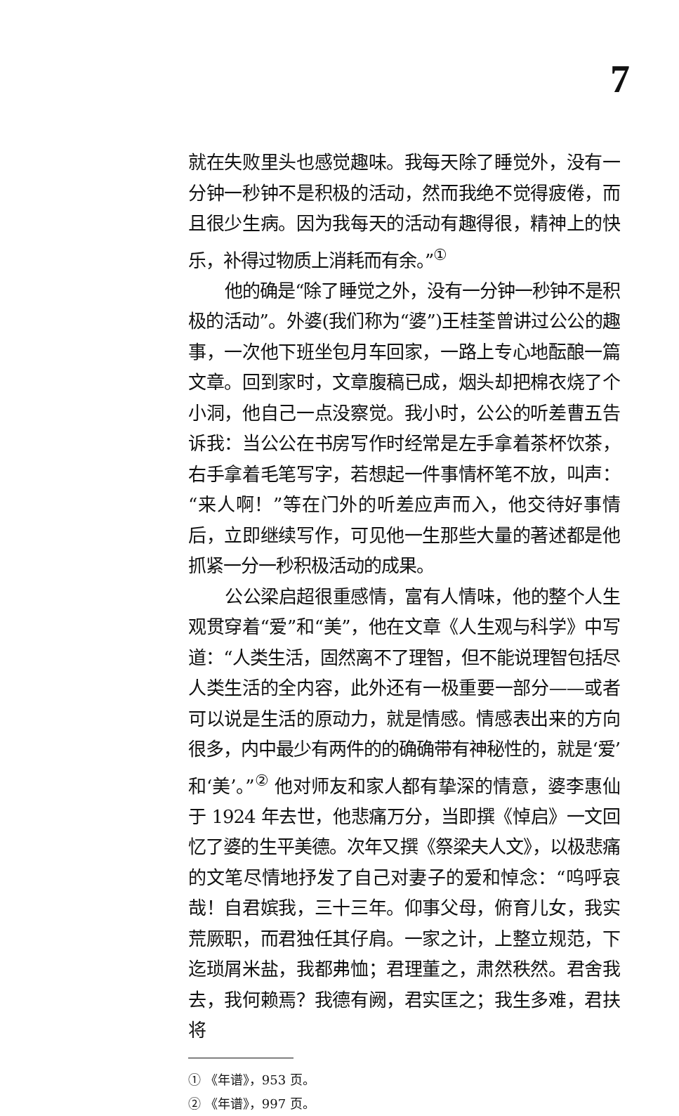7
就在失败里头也感觉趣味。我每天除了睡觉外，没有一分钟一秒钟不是积极的活动，然而我绝不觉得疲倦，而且很少生病。因为我每天的活动有趣得很，精神上的快乐，补得过物质上消耗而有余。”<sup>①</sup>
他的确是“除了睡觉之外，没有一分钟一秒钟不是积极的活动”。外婆(我们称为“婆”)王桂荃曾讲过公公的趣事，一次他下班坐包月车回家，一路上专心地酝酿一篇文章。回到家时，文章腹稿已成，烟头却把棉衣烧了个小洞，他自己一点没察觉。我小时，公公的听差曹五告诉我：当公公在书房写作时经常是左手拿着茶杯饮茶，右手拿着毛笔写字，若想起一件事情杯笔不放，叫声：“来人啊！”等在门外的听差应声而入，他交待好事情后，立即继续写作，可见他一生那些大量的著述都是他抓紧一分一秒积极活动的成果。
公公梁启超很重感情，富有人情味，他的整个人生观贯穿着“爱”和“美”，他在文章《人生观与科学》中写道：“人类生活，固然离不了理智，但不能说理智包括尽人类生活的全内容，此外还有一极重要一部分——或者可以说是生活的原动力，就是情感。情感表出来的方向很多，内中最少有两件的的确确带有神秘性的，就是‘爱’和‘美’。”<sup>②</sup> 他对师友和家人都有挚深的情意，婆李惠仙于 1924 年去世，他悲痛万分，当即撰《悼启》一文回忆了婆的生平美德。次年又撰《祭梁夫人文》，以极悲痛的文笔尽情地抒发了自己对妻子的爱和悼念：“呜呼哀哉！自君嫔我，三十三年。仰事父母，俯育儿女，我实荒厥职，而君独任其仔肩。一家之计，上整立规范，下迄琐屑米盐，我都弗恤；君理董之，肃然秩然。君舍我去，我何赖焉？我德有阙，君实匡之；我生多难，君扶将
① 《年谱》，953 页。
② 《年谱》，997 页。